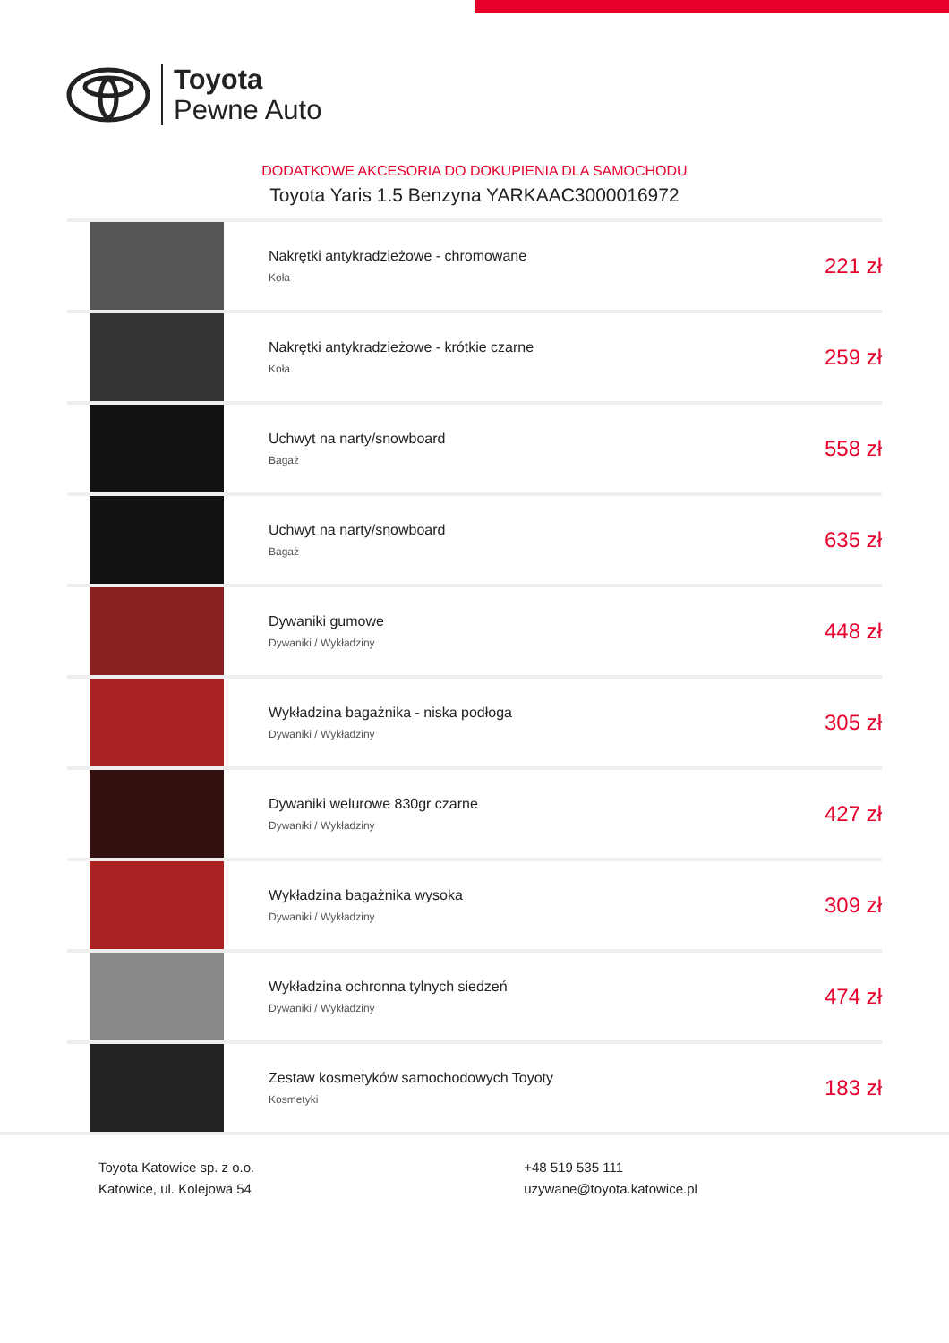Toyota
Pewne Auto
DODATKOWE AKCESORIA DO DOKUPIENIA DLA SAMOCHODU
Toyota Yaris 1.5 Benzyna YARKAAC3000016972
| | Nakrętki antykradzieżowe - chromowane Koła | 221 zł |
| | Nakrętki antykradzieżowe - krótkie czarne Koła | 259 zł |
| | Uchwyt na narty/snowboard Bagaż | 558 zł |
| | Uchwyt na narty/snowboard Bagaż | 635 zł |
| | Dywaniki gumowe Dywaniki / Wykładziny | 448 zł |
| | Wykładzina bagażnika - niska podłoga Dywaniki / Wykładziny | 305 zł |
| | Dywaniki welurowe 830gr czarne Dywaniki / Wykładziny | 427 zł |
| | Wykładzina bagażnika wysoka Dywaniki / Wykładziny | 309 zł |
| | Wykładzina ochronna tylnych siedzeń Dywaniki / Wykładziny | 474 zł |
| | Zestaw kosmetyków samochodowych Toyoty Kosmetyki | 183 zł |
Toyota Katowice sp. z o.o.
Katowice, ul. Kolejowa 54
+48 519 535 111
uzywane@toyota.katowice.pl